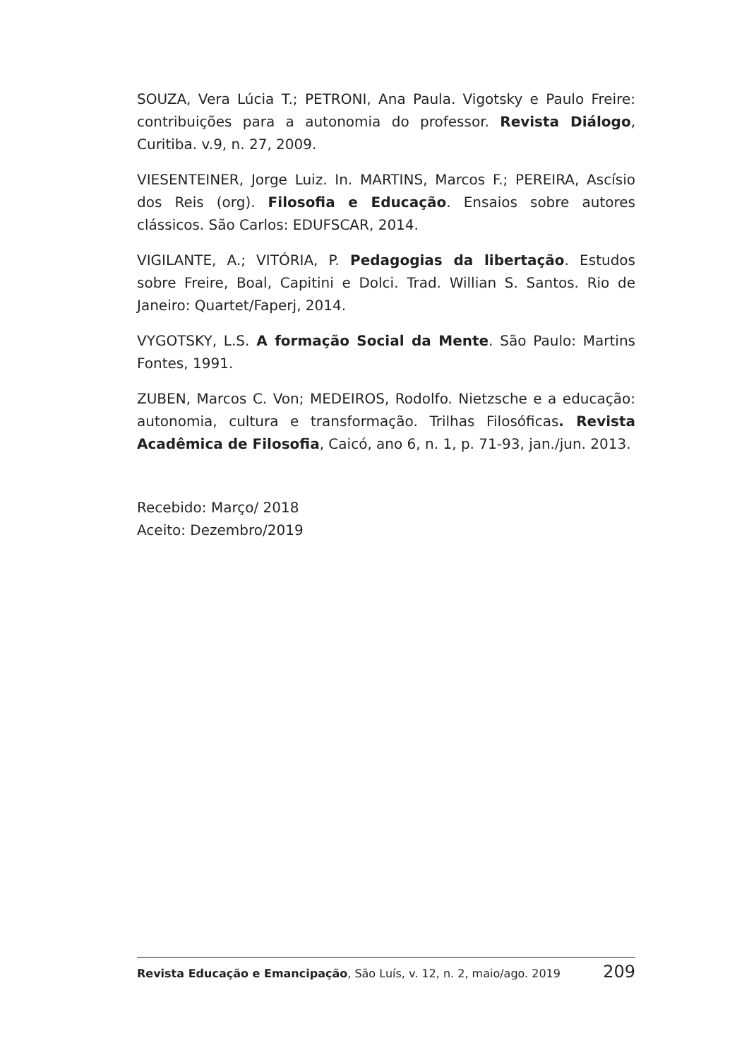SOUZA, Vera Lúcia T.; PETRONI, Ana Paula. Vigotsky e Paulo Freire: contribuições para a autonomia do professor. Revista Diálogo, Curitiba. v.9, n. 27, 2009.
VIESENTEINER, Jorge Luiz. In. MARTINS, Marcos F.; PEREIRA, Ascísio dos Reis (org). Filosofia e Educação. Ensaios sobre autores clássicos. São Carlos: EDUFSCAR, 2014.
VIGILANTE, A.; VITÓRIA, P. Pedagogias da libertação. Estudos sobre Freire, Boal, Capitini e Dolci. Trad. Willian S. Santos. Rio de Janeiro: Quartet/Faperj, 2014.
VYGOTSKY, L.S. A formação Social da Mente. São Paulo: Martins Fontes, 1991.
ZUBEN, Marcos C. Von; MEDEIROS, Rodolfo. Nietzsche e a educação: autonomia, cultura e transformação. Trilhas Filosóficas. Revista Acadêmica de Filosofia, Caicó, ano 6, n. 1, p. 71-93, jan./jun. 2013.
Recebido: Março/ 2018
Aceito: Dezembro/2019
Revista Educação e Emancipação, São Luís, v. 12, n. 2, maio/ago. 2019 209